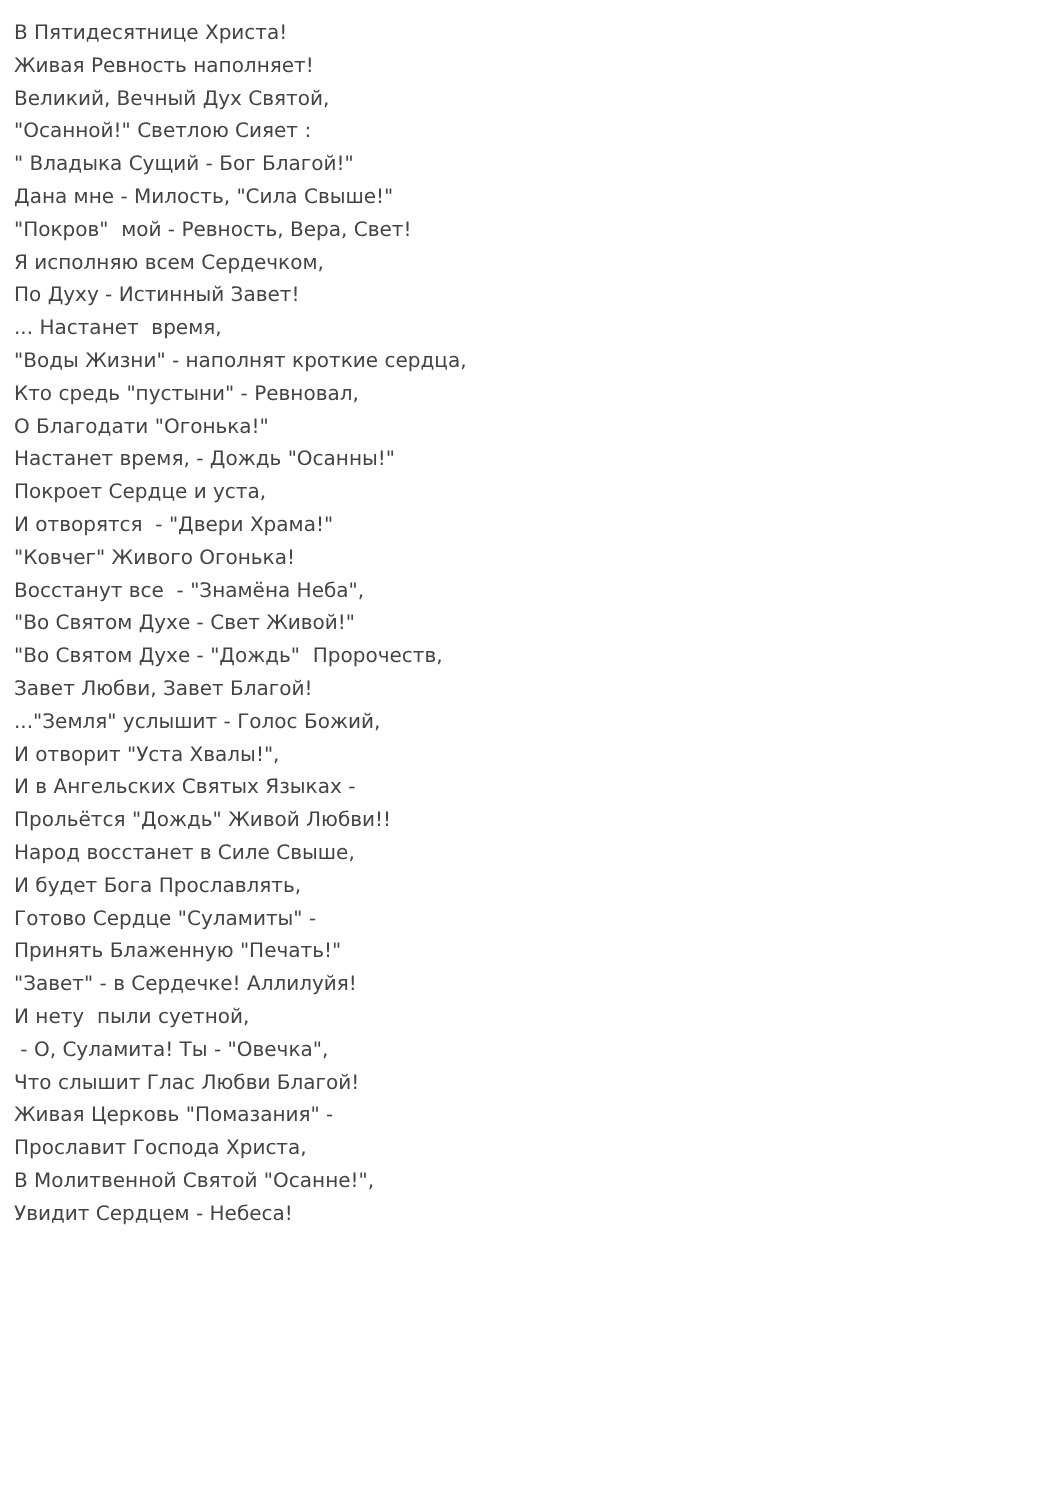В Пятидесятнице Христа! Живая Ревность наполняет! Великий, Вечный Дух Святой, "Осанной!" Светлою Сияет : " Владыка Сущий - Бог Благой!" Дана мне - Милость, "Сила Свыше!" "Покров" мой - Ревность, Вера, Свет! Я исполняю всем Сердечком, По Духу - Истинный Завет! ... Настанет время, "Воды Жизни" - наполнят кроткие сердца, Кто средь "пустыни" - Ревновал, О Благодати "Огонька!" Настанет время, - Дождь "Осанны!" Покроет Сердце и уста, И отворятся - "Двери Храма!" "Ковчег" Живого Огонька! Восстанут все - "Знамёна Неба", "Во Святом Духе - Свет Живой!" "Во Святом Духе - "Дождь" Пророчеств, Завет Любви, Завет Благой! ..."Земля" услышит - Голос Божий, И отворит "Уста Хвалы!", И в Ангельских Святых Языках - Прольётся "Дождь" Живой Любви!! Народ восстанет в Силе Свыше, И будет Бога Прославлять, Готово Сердце "Суламиты" - Принять Блаженную "Печать!" "Завет" - в Сердечке! Аллилуйя! И нету пыли суетной, - О, Суламита! Ты - "Овечка", Что слышит Глас Любви Благой! Живая Церковь "Помазания" - Прославит Господа Христа, В Молитвенной Святой "Осанне!", Увидит Сердцем - Небеса!